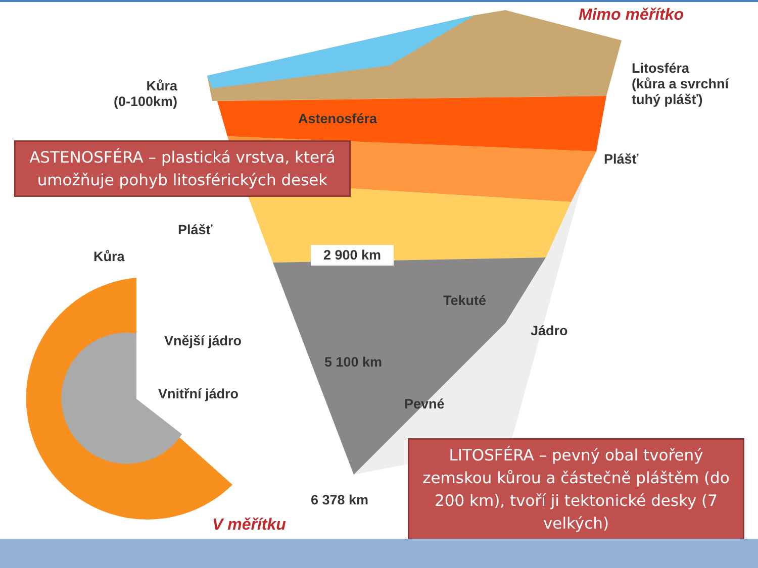Mimo měřítko
Litosféra
(kůra a svrchní
tuhý plášť)
Kůra
(0-100km)
Astenosféra
Plášť
Plášť
Kůra 2 900 km
Tekuté
Jádro
Vnější jádro
5 100 km
Vnitřní jádro
Pevné
6 378 km
V měřítku
ASTENOSFÉRA – plastická vrstva, která umožňuje pohyb litosférických desek
LITOSFÉRA – pevný obal tvořený zemskou kůrou a částečně pláštěm (do 200 km), tvoří ji tektonické desky (7 velkých)